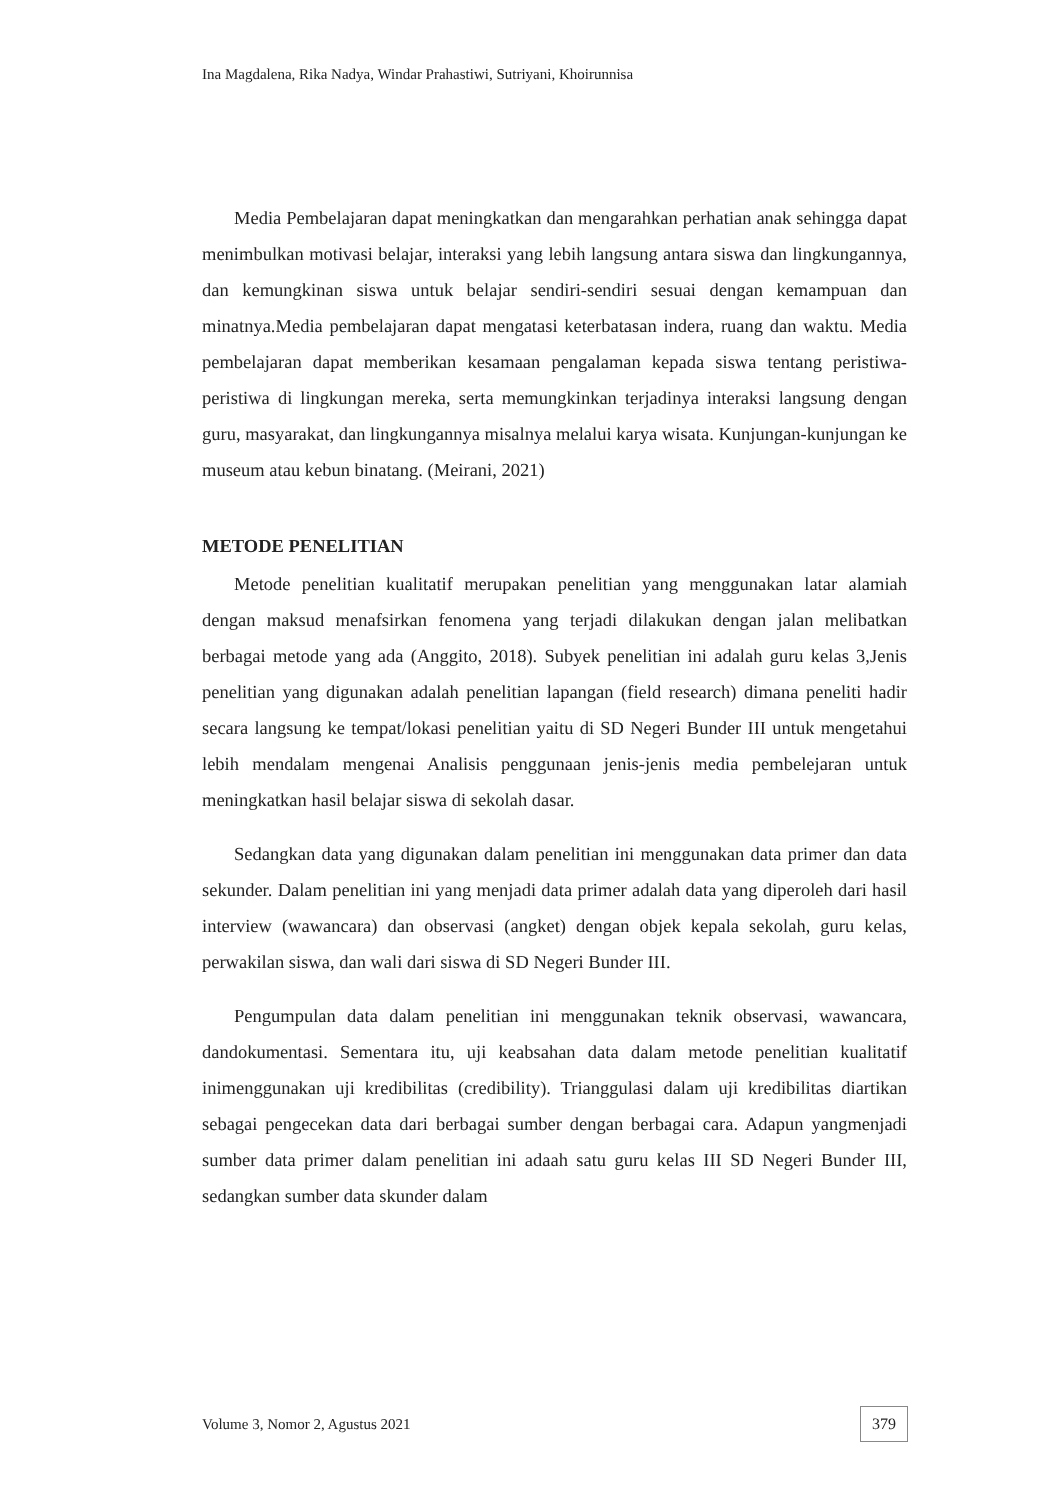Ina Magdalena, Rika Nadya, Windar Prahastiwi, Sutriyani, Khoirunnisa
Media Pembelajaran dapat meningkatkan dan mengarahkan perhatian anak sehingga dapat menimbulkan motivasi belajar, interaksi yang lebih langsung antara siswa dan lingkungannya, dan kemungkinan siswa untuk belajar sendiri-sendiri sesuai dengan kemampuan dan minatnya.Media pembelajaran dapat mengatasi keterbatasan indera, ruang dan waktu. Media pembelajaran dapat memberikan kesamaan pengalaman kepada siswa tentang peristiwa-peristiwa di lingkungan mereka, serta memungkinkan terjadinya interaksi langsung dengan guru, masyarakat, dan lingkungannya misalnya melalui karya wisata. Kunjungan-kunjungan ke museum atau kebun binatang. (Meirani, 2021)
METODE PENELITIAN
Metode penelitian kualitatif merupakan penelitian yang menggunakan latar alamiah dengan maksud menafsirkan fenomena yang terjadi dilakukan dengan jalan melibatkan berbagai metode yang ada (Anggito, 2018). Subyek penelitian ini adalah guru kelas 3,Jenis penelitian yang digunakan adalah penelitian lapangan (field research) dimana peneliti hadir secara langsung ke tempat/lokasi penelitian yaitu di SD Negeri Bunder III untuk mengetahui lebih mendalam mengenai Analisis penggunaan jenis-jenis media pembelejaran untuk meningkatkan hasil belajar siswa di sekolah dasar.
Sedangkan data yang digunakan dalam penelitian ini menggunakan data primer dan data sekunder. Dalam penelitian ini yang menjadi data primer adalah data yang diperoleh dari hasil interview (wawancara) dan observasi (angket) dengan objek kepala sekolah, guru kelas, perwakilan siswa, dan wali dari siswa di SD Negeri Bunder III.
Pengumpulan data dalam penelitian ini menggunakan teknik observasi, wawancara, dandokumentasi. Sementara itu, uji keabsahan data dalam metode penelitian kualitatif inimenggunakan uji kredibilitas (credibility). Trianggulasi dalam uji kredibilitas diartikan sebagai pengecekan data dari berbagai sumber dengan berbagai cara. Adapun yangmenjadi sumber data primer dalam penelitian ini adaah satu guru kelas III SD Negeri Bunder III, sedangkan sumber data skunder dalam
Volume 3, Nomor 2, Agustus 2021
379